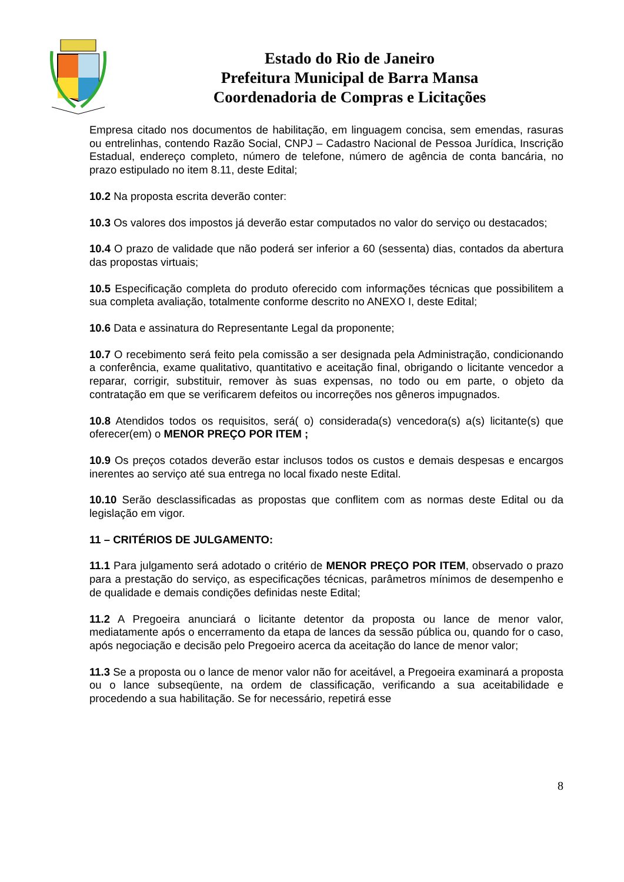Estado do Rio de Janeiro
Prefeitura Municipal de Barra Mansa
Coordenadoria de Compras e Licitações
Empresa citado nos documentos de habilitação, em linguagem concisa, sem emendas, rasuras ou entrelinhas, contendo Razão Social, CNPJ – Cadastro Nacional de Pessoa Jurídica, Inscrição Estadual, endereço completo, número de telefone, número de agência de conta bancária, no prazo estipulado no item 8.11, deste Edital;
10.2 Na proposta escrita deverão conter:
10.3 Os valores dos impostos já deverão estar computados no valor do serviço ou destacados;
10.4 O prazo de validade que não poderá ser inferior a 60 (sessenta) dias, contados da abertura das propostas virtuais;
10.5 Especificação completa do produto oferecido com informações técnicas que possibilitem a sua completa avaliação, totalmente conforme descrito no ANEXO I, deste Edital;
10.6 Data e assinatura do Representante Legal da proponente;
10.7 O recebimento será feito pela comissão a ser designada pela Administração, condicionando a conferência, exame qualitativo, quantitativo e aceitação final, obrigando o licitante vencedor a reparar, corrigir, substituir, remover às suas expensas, no todo ou em parte, o objeto da contratação em que se verificarem defeitos ou incorreções nos gêneros impugnados.
10.8 Atendidos todos os requisitos, será( o) considerada(s) vencedora(s) a(s) licitante(s) que oferecer(em) o MENOR PREÇO POR ITEM ;
10.9 Os preços cotados deverão estar inclusos todos os custos e demais despesas e encargos inerentes ao serviço até sua entrega no local fixado neste Edital.
10.10 Serão desclassificadas as propostas que conflitem com as normas deste Edital ou da legislação em vigor.
11 – CRITÉRIOS DE JULGAMENTO:
11.1 Para julgamento será adotado o critério de MENOR PREÇO POR ITEM, observado o prazo para a prestação do serviço, as especificações técnicas, parâmetros mínimos de desempenho e de qualidade e demais condições definidas neste Edital;
11.2 A Pregoeira anunciará o licitante detentor da proposta ou lance de menor valor, mediatamente após o encerramento da etapa de lances da sessão pública ou, quando for o caso, após negociação e decisão pelo Pregoeiro acerca da aceitação do lance de menor valor;
11.3 Se a proposta ou o lance de menor valor não for aceitável, a Pregoeira examinará a proposta ou o lance subseqüente, na ordem de classificação, verificando a sua aceitabilidade e procedendo a sua habilitação. Se for necessário, repetirá esse
8